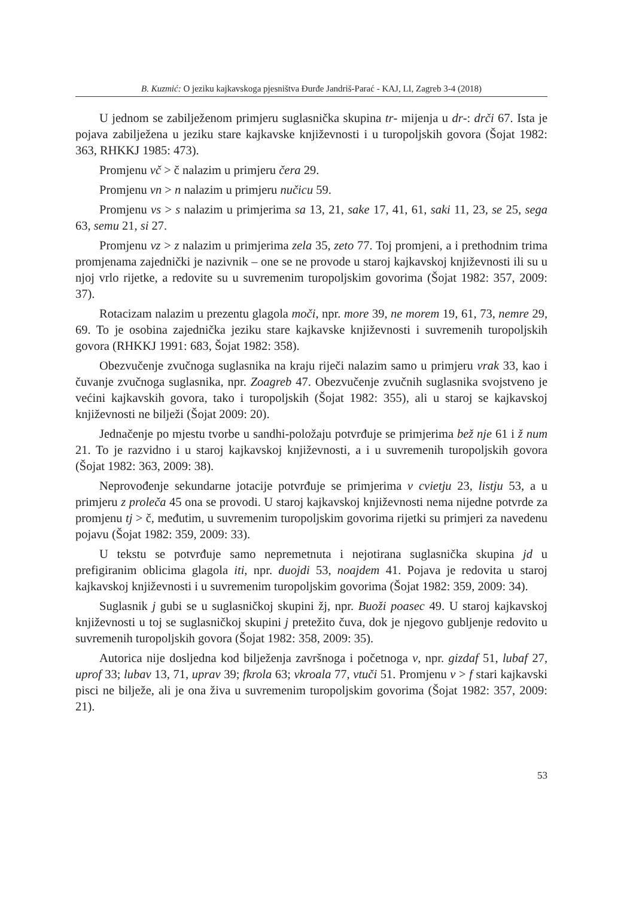B. Kuzmić: O jeziku kajkavskoga pjesništva Đurđe Jandriš-Parać - KAJ, LI, Zagreb 3-4 (2018)
U jednom se zabilježenom primjeru suglasnička skupina tr- mijenja u dr-: drči 67. Ista je pojava zabilježena u jeziku stare kajkavske književnosti i u turopoljskih govora (Šojat 1982: 363, RHKKJ 1985: 473).
Promjenu vč > č nalazim u primjeru čera 29.
Promjenu vn > n nalazim u primjeru nučicu 59.
Promjenu vs > s nalazim u primjerima sa 13, 21, sake 17, 41, 61, saki 11, 23, se 25, sega 63, semu 21, si 27.
Promjenu vz > z nalazim u primjerima zela 35, zeto 77. Toj promjeni, a i prethodnim trima promjenama zajednički je nazivnik – one se ne provode u staroj kajkavskoj književnosti ili su u njoj vrlo rijetke, a redovite su u suvremenim turopoljskim govorima (Šojat 1982: 357, 2009: 37).
Rotacizam nalazim u prezentu glagola moči, npr. more 39, ne morem 19, 61, 73, nemre 29, 69. To je osobina zajednička jeziku stare kajkavske književnosti i suvremenih turopoljskih govora (RHKKJ 1991: 683, Šojat 1982: 358).
Obezvučenje zvučnoga suglasnika na kraju riječi nalazim samo u primjeru vrak 33, kao i čuvanje zvučnoga suglasnika, npr. Zoagreb 47. Obezvučenje zvučnih suglasnika svojstveno je većini kajkavskih govora, tako i turopoljskih (Šojat 1982: 355), ali u staroj se kajkavskoj književnosti ne bilježi (Šojat 2009: 20).
Jednačenje po mjestu tvorbe u sandhi-položaju potvrđuje se primjerima bež nje 61 i ž num 21. To je razvidno i u staroj kajkavskoj književnosti, a i u suvremenih turopoljskih govora (Šojat 1982: 363, 2009: 38).
Neprovođenje sekundarne jotacije potvrđuje se primjerima v cvietju 23, listju 53, a u primjeru z proleča 45 ona se provodi. U staroj kajkavskoj književnosti nema nijedne potvrde za promjenu tj > č, međutim, u suvremenim turopoljskim govorima rijetki su primjeri za navedenu pojavu (Šojat 1982: 359, 2009: 33).
U tekstu se potvrđuje samo nepremetnuta i nejotirana suglasnička skupina jd u prefigiranim oblicima glagola iti, npr. duojdi 53, noajdem 41. Pojava je redovita u staroj kajkavskoj književnosti i u suvremenim turopoljskim govorima (Šojat 1982: 359, 2009: 34).
Suglasnik j gubi se u suglasničkoj skupini žj, npr. Buoži poasec 49. U staroj kajkavskoj književnosti u toj se suglasničkoj skupini j pretežito čuva, dok je njegovo gubljenje redovito u suvremenih turopoljskih govora (Šojat 1982: 358, 2009: 35).
Autorica nije dosljedna kod bilježenja završnoga i početnoga v, npr. gizdaf 51, lubaf 27, uprof 33; lubav 13, 71, uprav 39; fkrola 63; vkroala 77, vtuči 51. Promjenu v > f stari kajkavski pisci ne bilježe, ali je ona živa u suvremenim turopoljskim govorima (Šojat 1982: 357, 2009: 21).
53